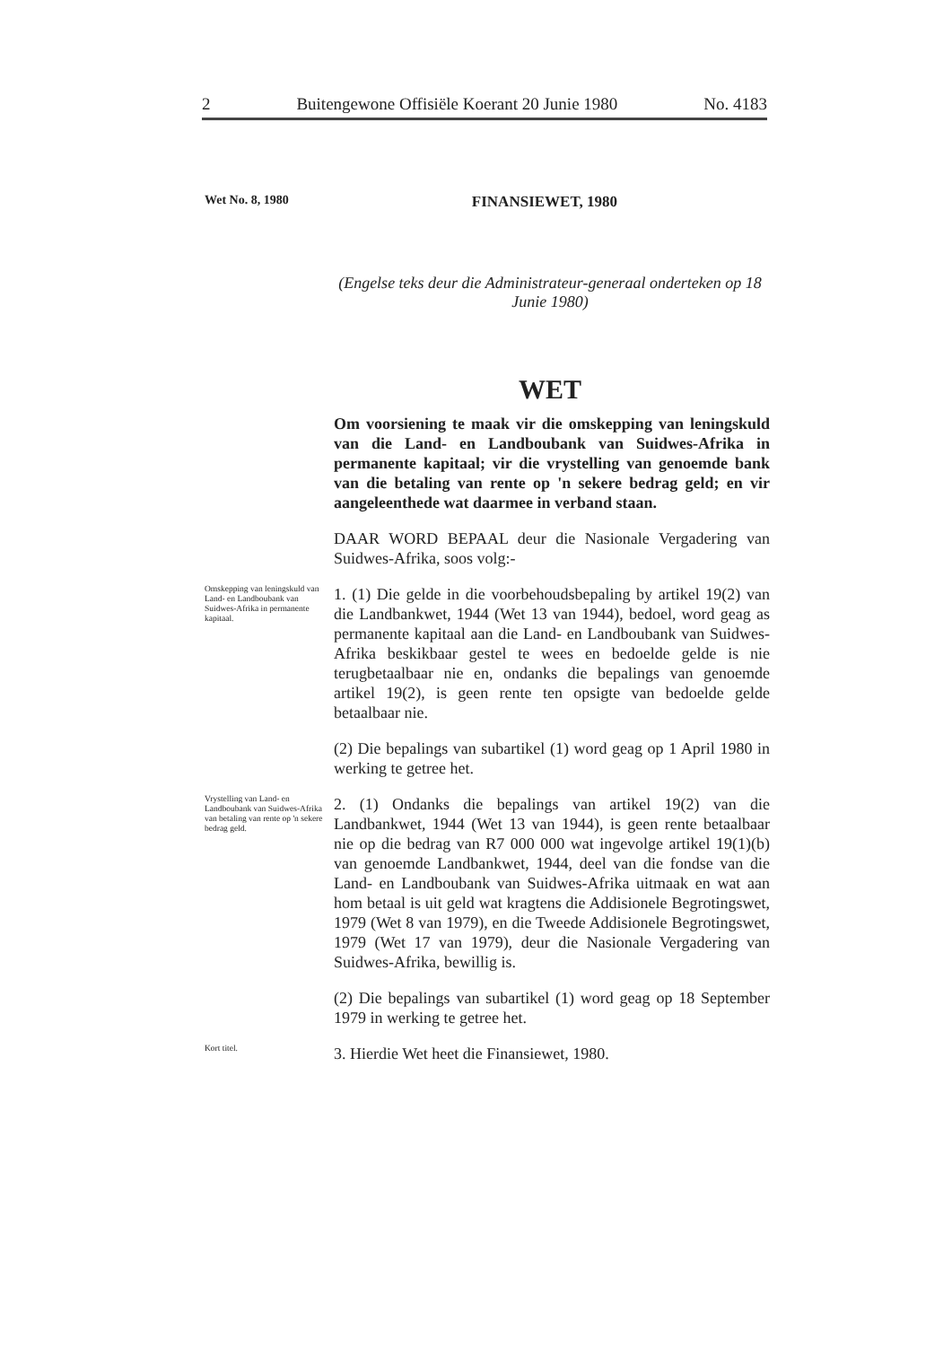2 Buitengewone Offisiële Koerant 20 Junie 1980 No. 4183
Wet No. 8, 1980 FINANSIEWET, 1980
(Engelse teks deur die Administrateur-generaal onderteken op 18 Junie 1980)
WET
Om voorsiening te maak vir die omskepping van leningskuld van die Land- en Landboubank van Suidwes-Afrika in permanente kapitaal; vir die vrystelling van genoemde bank van die betaling van rente op 'n sekere bedrag geld; en vir aangeleenthede wat daarmee in verband staan.
DAAR WORD BEPAAL deur die Nasionale Vergadering van Suidwes-Afrika, soos volg:-
Omskepping van leningskuld van Land- en Landboubank van Suidwes-Afrika in permanente kapitaal.
1. (1) Die gelde in die voorbehoudsbepaling by artikel 19(2) van die Landbankwet, 1944 (Wet 13 van 1944), bedoel, word geag as permanente kapitaal aan die Land- en Landboubank van Suidwes-Afrika beskikbaar gestel te wees en bedoelde gelde is nie terugbetaalbaar nie en, ondanks die bepalings van genoemde artikel 19(2), is geen rente ten opsigte van bedoelde gelde betaalbaar nie.
(2) Die bepalings van subartikel (1) word geag op 1 April 1980 in werking te getree het.
Vrystelling van Land- en Landboubank van Suidwes-Afrika van betaling van rente op 'n sekere bedrag geld.
2. (1) Ondanks die bepalings van artikel 19(2) van die Landbankwet, 1944 (Wet 13 van 1944), is geen rente betaalbaar nie op die bedrag van R7 000 000 wat ingevolge artikel 19(1)(b) van genoemde Landbankwet, 1944, deel van die fondse van die Land- en Landboubank van Suidwes-Afrika uitmaak en wat aan hom betaal is uit geld wat kragtens die Addisionele Begrotingswet, 1979 (Wet 8 van 1979), en die Tweede Addisionele Begrotingswet, 1979 (Wet 17 van 1979), deur die Nasionale Vergadering van Suidwes-Afrika, bewillig is.
(2) Die bepalings van subartikel (1) word geag op 18 September 1979 in werking te getree het.
Kort titel.
3. Hierdie Wet heet die Finansiewet, 1980.